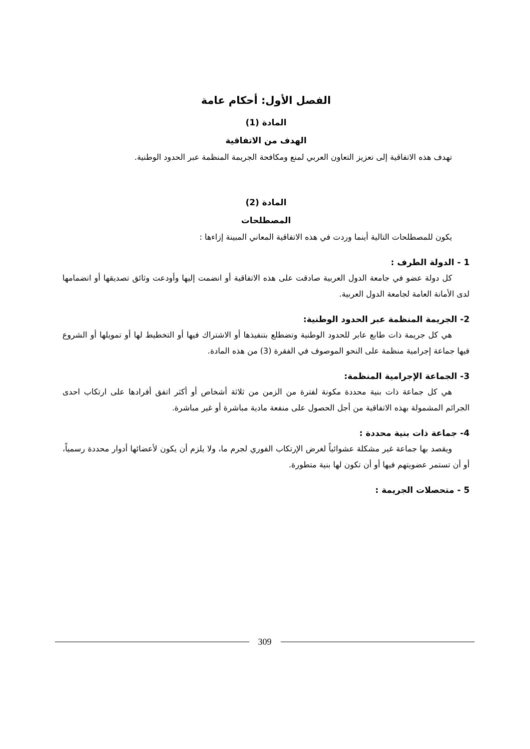الفصل الأول: أحكام عامة
المادة (1)
الهدف من الاتفاقية
تهدف هذه الاتفاقية إلى تعزيز التعاون العربي لمنع ومكافحة الجريمة المنظمة عبر الحدود الوطنية.
المادة (2)
المصطلحات
يكون للمصطلحات التالية أينما وردت في هذه الاتفاقية المعاني المبينة إزاءها :
1 - الدولة الطرف :
كل دولة عضو في جامعة الدول العربية صادقت على هذه الاتفاقية أو انضمت إليها وأودعت وثائق تصديقها أو انضمامها لدى الأمانة العامة لجامعة الدول العربية.
2- الجريمة المنظمة عبر الحدود الوطنية:
هي كل جريمة ذات طابع عابر للحدود الوطنية وتضطلع بتنفيذها أو الاشتراك فيها أو التخطيط لها أو تمويلها أو الشروع فيها جماعة إجرامية منظمة على النحو الموصوف في الفقرة (3) من هذه المادة.
3- الجماعة الإجرامية المنظمة:
هي كل جماعة ذات بنية محددة مكونة لفترة من الزمن من ثلاثة أشخاص أو أكثر اتفق أفرادها على ارتكاب احدى الجرائم المشمولة بهذه الاتفاقية من أجل الحصول على منفعة مادية مباشرة أو غير مباشرة.
4- جماعة ذات بنية محددة :
ويقصد بها جماعة غير مشكلة عشوائياً لغرض الإرتكاب الفوري لجرم ما، ولا يلزم أن يكون لأعضائها أدوار محددة رسمياً، أو أن تستمر عضويتهم فيها أو أن تكون لها بنية متطورة.
5 - متحصلات الجريمة :
309